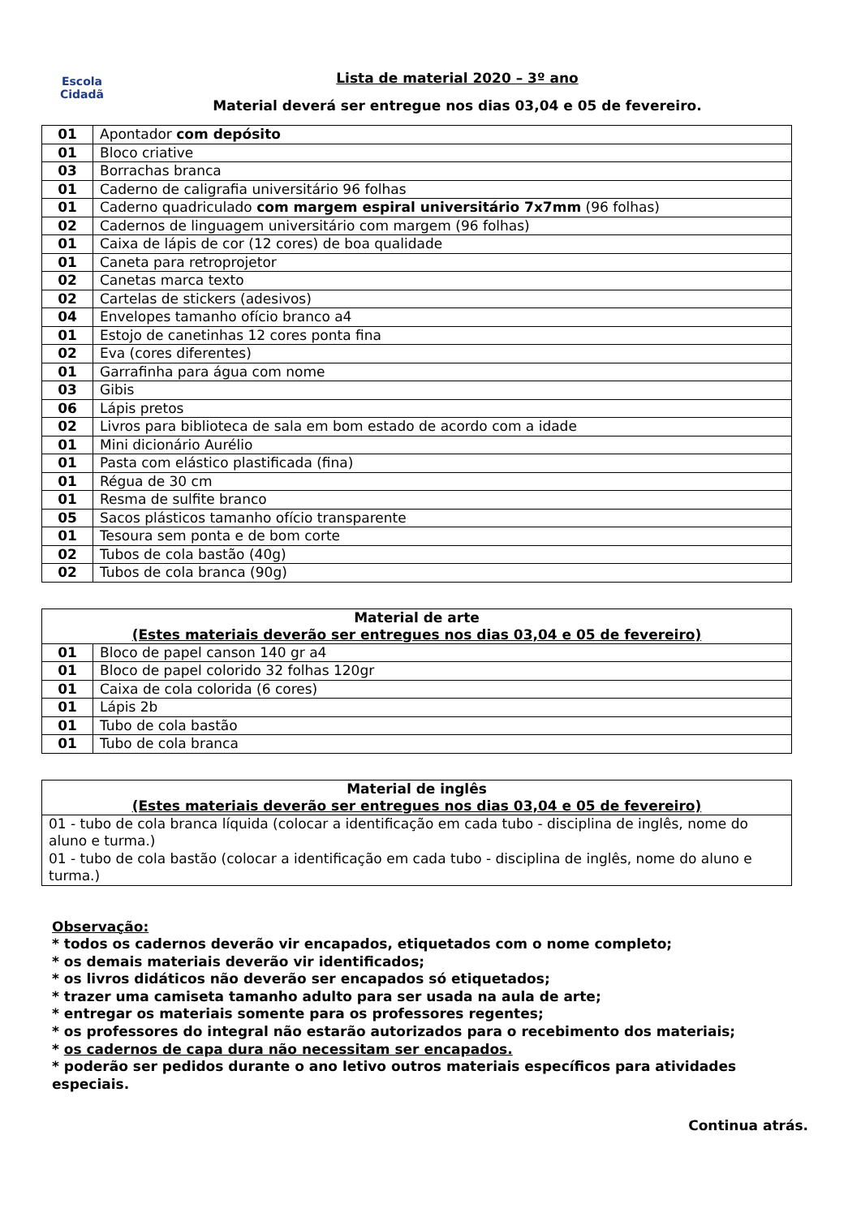Escola
Cidadã
Lista de material 2020 – 3º ano
Material deverá ser entregue nos dias 03,04 e 05 de fevereiro.
| 01 | Apontador com depósito |
| 01 | Bloco criative |
| 03 | Borrachas branca |
| 01 | Caderno de caligrafia universitário 96 folhas |
| 01 | Caderno quadriculado com margem espiral universitário 7x7mm (96 folhas) |
| 02 | Cadernos de linguagem universitário com margem (96 folhas) |
| 01 | Caixa de lápis de cor (12 cores) de boa qualidade |
| 01 | Caneta para retroprojetor |
| 02 | Canetas marca texto |
| 02 | Cartelas de stickers (adesivos) |
| 04 | Envelopes tamanho ofício branco a4 |
| 01 | Estojo de canetinhas 12 cores ponta fina |
| 02 | Eva (cores diferentes) |
| 01 | Garrafinha para água com nome |
| 03 | Gibis |
| 06 | Lápis pretos |
| 02 | Livros para biblioteca de sala em bom estado de acordo com a idade |
| 01 | Mini dicionário Aurélio |
| 01 | Pasta com elástico plastificada (fina) |
| 01 | Régua de 30 cm |
| 01 | Resma de sulfite branco |
| 05 | Sacos plásticos tamanho ofício transparente |
| 01 | Tesoura sem ponta e de bom corte |
| 02 | Tubos de cola bastão (40g) |
| 02 | Tubos de cola branca (90g) |
| Material de arte (Estes materiais deverão ser entregues nos dias 03,04 e 05 de fevereiro) | |
| --- | --- |
| 01 | Bloco de papel canson 140 gr a4 |
| 01 | Bloco de papel colorido 32 folhas 120gr |
| 01 | Caixa de cola colorida (6 cores) |
| 01 | Lápis 2b |
| 01 | Tubo de cola bastão |
| 01 | Tubo de cola branca |
| Material de inglês (Estes materiais deverão ser entregues nos dias 03,04 e 05 de fevereiro) |
| --- |
| 01 - tubo de cola branca líquida (colocar a identificação em cada tubo - disciplina de inglês, nome do aluno e turma.) 01 - tubo de cola bastão (colocar a identificação em cada tubo - disciplina de inglês, nome do aluno e turma.) |
Observação:
* todos os cadernos deverão vir encapados, etiquetados com o nome completo;
* os demais materiais deverão vir identificados;
* os livros didáticos não deverão ser encapados só etiquetados;
* trazer uma camiseta tamanho adulto para ser usada na aula de arte;
* entregar os materiais somente para os professores regentes;
* os professores do integral não estarão autorizados para o recebimento dos materiais;
* os cadernos de capa dura não necessitam ser encapados.
* poderão ser pedidos durante o ano letivo outros materiais específicos para atividades especiais.
Continua atrás.